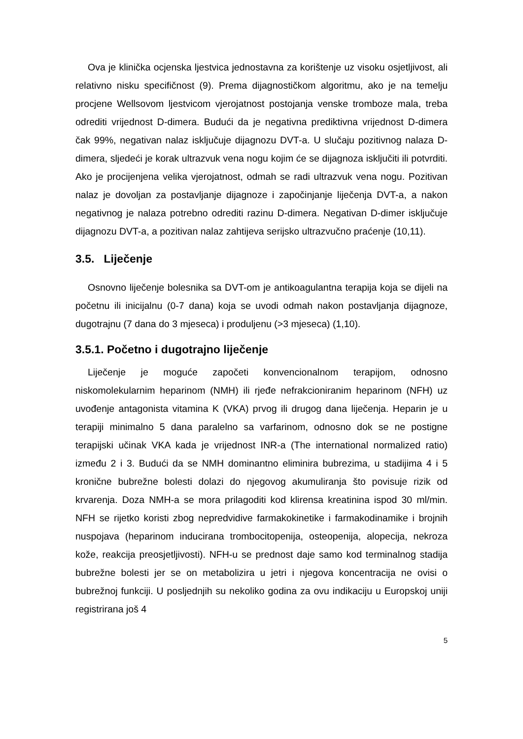Ova je klinička ocjenska ljestvica jednostavna za korištenje uz visoku osjetljivost, ali relativno nisku specifičnost (9). Prema dijagnostičkom algoritmu, ako je na temelju procjene Wellsovom ljestvicom vjerojatnost postojanja venske tromboze mala, treba odrediti vrijednost D-dimera. Budući da je negativna prediktivna vrijednost D-dimera čak 99%, negativan nalaz isključuje dijagnozu DVT-a. U slučaju pozitivnog nalaza D-dimera, sljedeći je korak ultrazvuk vena nogu kojim će se dijagnoza isključiti ili potvrditi. Ako je procijenjena velika vjerojatnost, odmah se radi ultrazvuk vena nogu. Pozitivan nalaz je dovoljan za postavljanje dijagnoze i započinjanje liječenja DVT-a, a nakon negativnog je nalaza potrebno odrediti razinu D-dimera. Negativan D-dimer isključuje dijagnozu DVT-a, a pozitivan nalaz zahtijeva serijsko ultrazvučno praćenje (10,11).
3.5. Liječenje
Osnovno liječenje bolesnika sa DVT-om je antikoagulantna terapija koja se dijeli na početnu ili inicijalnu (0-7 dana) koja se uvodi odmah nakon postavljanja dijagnoze, dugotrajnu (7 dana do 3 mjeseca) i produljenu (>3 mjeseca) (1,10).
3.5.1. Početno i dugotrajno liječenje
Liječenje je moguće započeti konvencionalnom terapijom, odnosno niskomolekularnim heparinom (NMH) ili rjeđe nefrakcioniranim heparinom (NFH) uz uvođenje antagonista vitamina K (VKA) prvog ili drugog dana liječenja. Heparin je u terapiji minimalno 5 dana paralelno sa varfarinom, odnosno dok se ne postigne terapijski učinak VKA kada je vrijednost INR-a (The international normalized ratio) između 2 i 3. Budući da se NMH dominantno eliminira bubrezima, u stadijima 4 i 5 kronične bubrežne bolesti dolazi do njegovog akumuliranja što povisuje rizik od krvarenja. Doza NMH-a se mora prilagoditi kod klirensa kreatinina ispod 30 ml/min. NFH se rijetko koristi zbog nepredvidive farmakokinetike i farmakodinamike i brojnih nuspojava (heparinom inducirana trombocitopenija, osteopenija, alopecija, nekroza kože, reakcija preosjetljivosti). NFH-u se prednost daje samo kod terminalnog stadija bubrežne bolesti jer se on metabolizira u jetri i njegova koncentracija ne ovisi o bubrežnoj funkciji. U posljednjih su nekoliko godina za ovu indikaciju u Europskoj uniji registrirana još 4
5